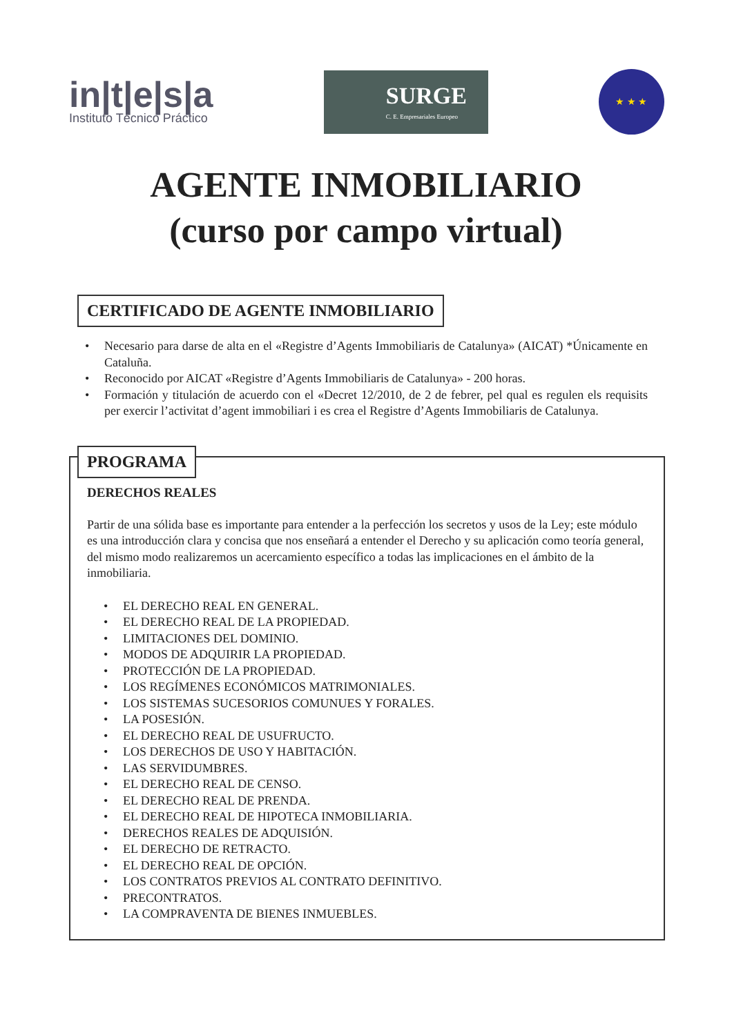in|t|e|s|a
Instituto Técnico Práctico
SURGE
C. E. Empresariales Europeo
★ ★ ★
AGENTE INMOBILIARIO
(curso por campo virtual)
CERTIFICADO DE AGENTE INMOBILIARIO
Necesario para darse de alta en el «Registre d’Agents Immobiliaris de Catalunya» (AICAT) *Únicamente en Cataluña.
Reconocido por AICAT «Registre d’Agents Immobiliaris de Catalunya» - 200 horas.
Formación y titulación de acuerdo con el «Decret 12/2010, de 2 de febrer, pel qual es regulen els requisits per exercir l’activitat d’agent immobiliari i es crea el Registre d’Agents Immobiliaris de Catalunya.
PROGRAMA
DERECHOS REALES
Partir de una sólida base es importante para entender a la perfección los secretos y usos de la Ley; este módulo es una introducción clara y concisa que nos enseñará a entender el Derecho y su aplicación como teoría general, del mismo modo realizaremos un acercamiento específico a todas las implicaciones en el ámbito de la inmobiliaria.
EL DERECHO REAL EN GENERAL.
EL DERECHO REAL DE LA PROPIEDAD.
LIMITACIONES DEL DOMINIO.
MODOS DE ADQUIRIR LA PROPIEDAD.
PROTECCIÓN DE LA PROPIEDAD.
LOS REGÍMENES ECONÓMICOS MATRIMONIALES.
LOS SISTEMAS SUCESORIOS COMUNUES Y FORALES.
LA POSESIÓN.
EL DERECHO REAL DE USUFRUCTO.
LOS DERECHOS DE USO Y HABITACIÓN.
LAS SERVIDUMBRES.
EL DERECHO REAL DE CENSO.
EL DERECHO REAL DE PRENDA.
EL DERECHO REAL DE HIPOTECA INMOBILIARIA.
DERECHOS REALES DE ADQUISIÓN.
EL DERECHO DE RETRACTO.
EL DERECHO REAL DE OPCIÓN.
LOS CONTRATOS PREVIOS AL CONTRATO DEFINITIVO.
PRECONTRATOS.
LA COMPRAVENTA DE BIENES INMUEBLES.